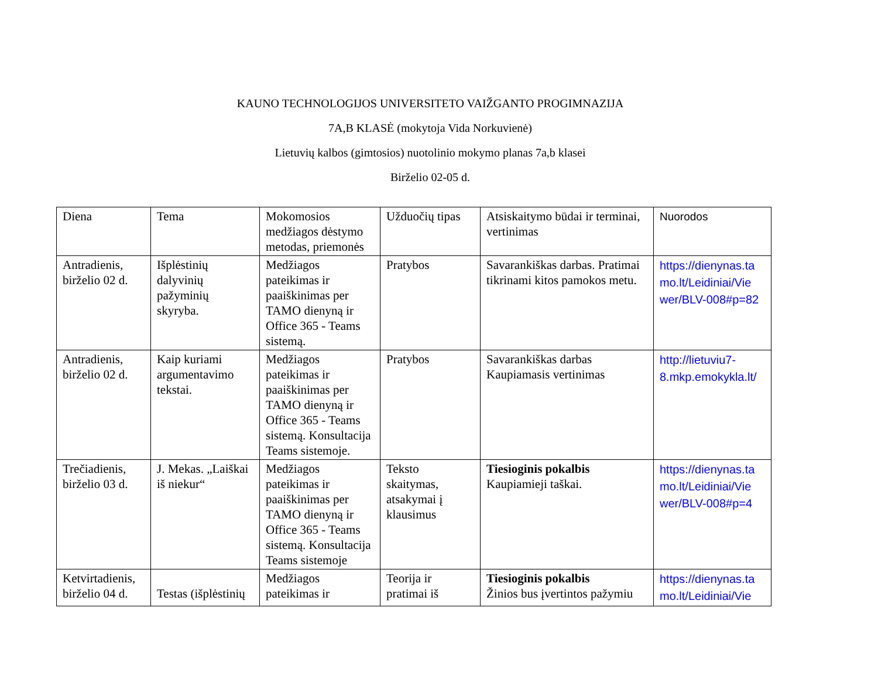KAUNO TECHNOLOGIJOS UNIVERSITETO VAIŽGANTO PROGIMNAZIJA
7A,B KLASĖ (mokytoja Vida Norkuvienė)
Lietuvių kalbos (gimtosios) nuotolinio mokymo planas 7a,b klasei
Birželio 02-05 d.
| Diena | Tema | Mokomosios medžiagos dėstymo metodas, priemonės | Užduočių tipas | Atsiskaitymo būdai ir terminai, vertinimas | Nuorodos |
| Antradienis, birželio 02 d. | Išplėstinių dalyvinių pažyminių skyryba. | Medžiagos pateikimas ir paaiškinimas per TAMO dienyną ir Office 365 - Teams sistemą. | Pratybos | Savarankiškas darbas. Pratimai tikrinami kitos pamokos metu. | https://dienynas.ta mo.lt/Leidiniai/Vie wer/BLV-008#p=82 |
| Antradienis, birželio 02 d. | Kaip kuriami argumentavimo tekstai. | Medžiagos pateikimas ir paaiškinimas per TAMO dienyną ir Office 365 - Teams sistemą. Konsultacija Teams sistemoje. | Pratybos | Savarankiškas darbas Kaupiamasis vertinimas | http://lietuviu7- 8.mkp.emokykla.lt/ |
| Trečiadienis, birželio 03 d. | J. Mekas. „Laiškai iš niekur“ | Medžiagos pateikimas ir paaiškinimas per TAMO dienyną ir Office 365 - Teams sistemą. Konsultacija Teams sistemoje | Teksto skaitymas, atsakymai į klausimus | Tiesioginis pokalbis Kaupiamieji taškai. | https://dienynas.ta mo.lt/Leidiniai/Vie wer/BLV-008#p=4 |
| Ketvirtadienis, birželio 04 d. | Testas (išplėstinių | Medžiagos pateikimas ir | Teorija ir pratimai iš | Tiesioginis pokalbis Žinios bus įvertintos pažymiu | https://dienynas.ta mo.lt/Leidiniai/Vie |